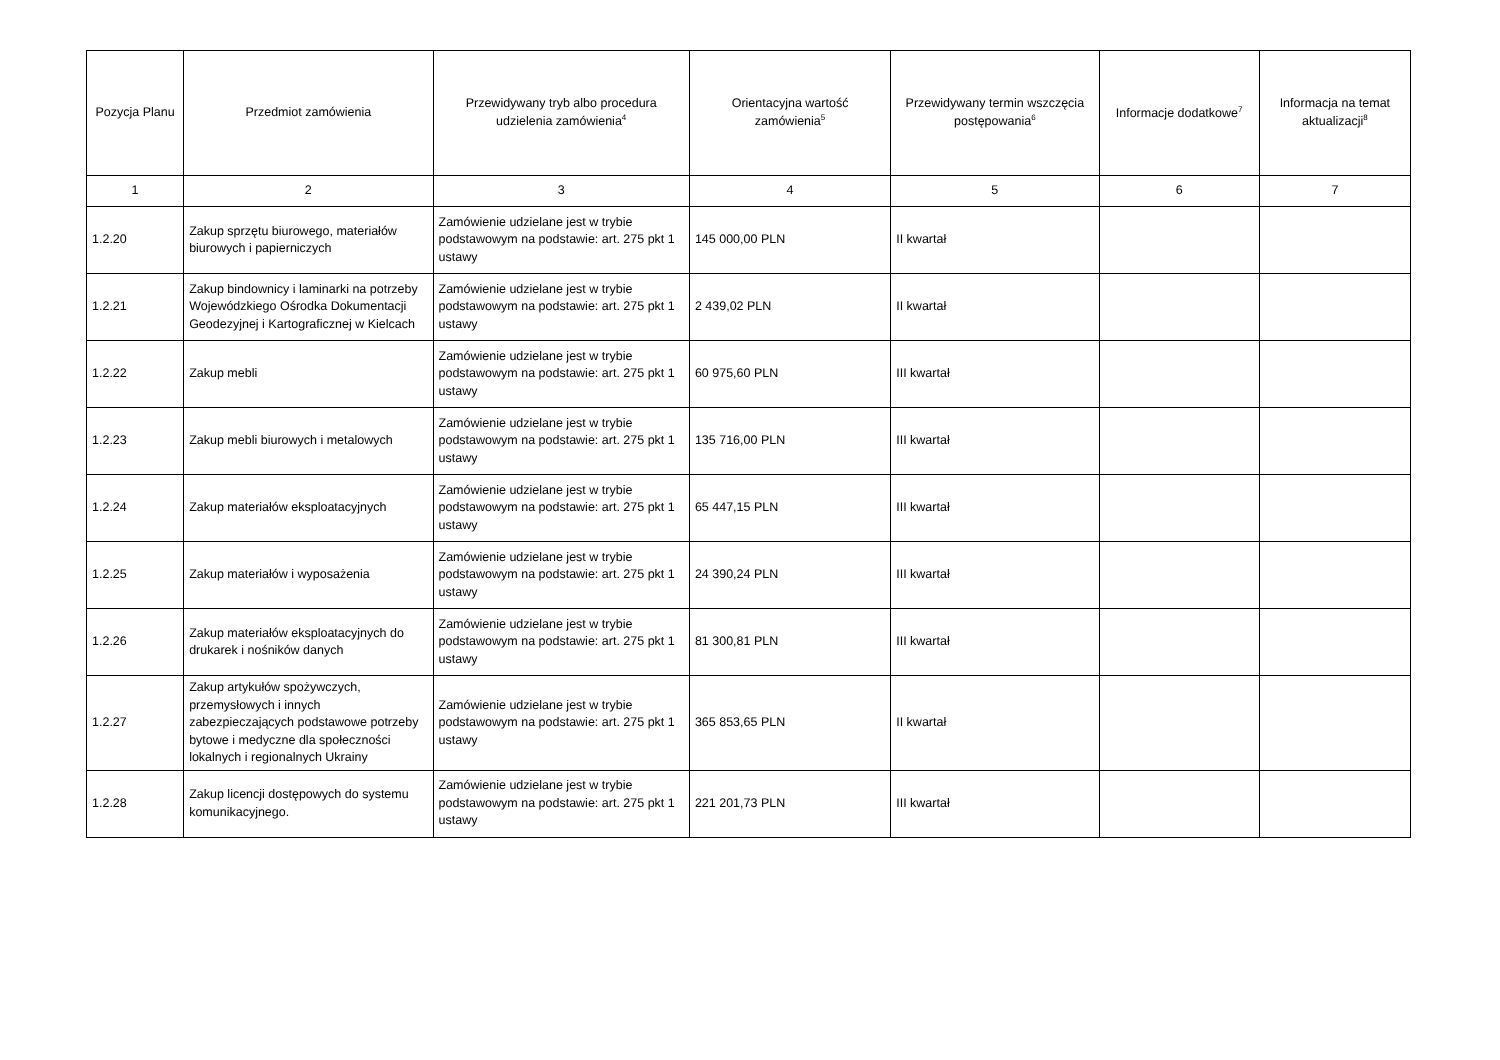| Pozycja Planu | Przedmiot zamówienia | Przewidywany tryb albo procedura udzielenia zamówienia<sup>4</sup> | Orientacyjna wartość zamówienia<sup>5</sup> | Przewidywany termin wszczęcia postępowania<sup>6</sup> | Informacje dodatkowe<sup>7</sup> | Informacja na temat aktualizacji<sup>8</sup> |
| --- | --- | --- | --- | --- | --- | --- |
| 1 | 2 | 3 | 4 | 5 | 6 | 7 |
| 1.2.20 | Zakup sprzętu biurowego, materiałów biurowych i papierniczych | Zamówienie udzielane jest w trybie podstawowym na podstawie: art. 275 pkt 1 ustawy | 145 000,00 PLN | II kwartał | | |
| 1.2.21 | Zakup bindownicy i laminarki na potrzeby Wojewódzkiego Ośrodka Dokumentacji Geodezyjnej i Kartograficznej w Kielcach | Zamówienie udzielane jest w trybie podstawowym na podstawie: art. 275 pkt 1 ustawy | 2 439,02 PLN | II kwartał | | |
| 1.2.22 | Zakup mebli | Zamówienie udzielane jest w trybie podstawowym na podstawie: art. 275 pkt 1 ustawy | 60 975,60 PLN | III kwartał | | |
| 1.2.23 | Zakup mebli biurowych i metalowych | Zamówienie udzielane jest w trybie podstawowym na podstawie: art. 275 pkt 1 ustawy | 135 716,00 PLN | III kwartał | | |
| 1.2.24 | Zakup materiałów eksploatacyjnych | Zamówienie udzielane jest w trybie podstawowym na podstawie: art. 275 pkt 1 ustawy | 65 447,15 PLN | III kwartał | | |
| 1.2.25 | Zakup materiałów i wyposażenia | Zamówienie udzielane jest w trybie podstawowym na podstawie: art. 275 pkt 1 ustawy | 24 390,24 PLN | III kwartał | | |
| 1.2.26 | Zakup materiałów eksploatacyjnych do drukarek i nośników danych | Zamówienie udzielane jest w trybie podstawowym na podstawie: art. 275 pkt 1 ustawy | 81 300,81 PLN | III kwartał | | |
| 1.2.27 | Zakup artykułów spożywczych, przemysłowych i innych zabezpieczających podstawowe potrzeby bytowe i medyczne dla społeczności lokalnych i regionalnych Ukrainy | Zamówienie udzielane jest w trybie podstawowym na podstawie: art. 275 pkt 1 ustawy | 365 853,65 PLN | II kwartał | | |
| 1.2.28 | Zakup licencji dostępowych do systemu komunikacyjnego. | Zamówienie udzielane jest w trybie podstawowym na podstawie: art. 275 pkt 1 ustawy | 221 201,73 PLN | III kwartał | | |